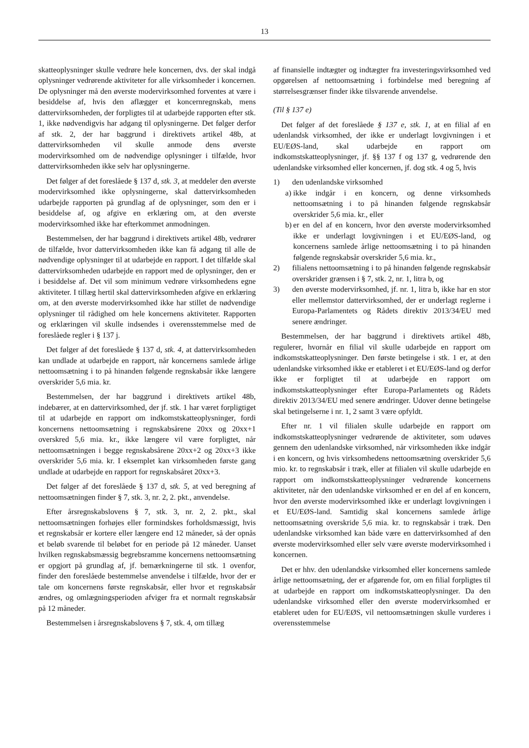13
skatteoplysninger skulle vedrøre hele koncernen, dvs. der skal indgå oplysninger vedrørende aktiviteter for alle virksomheder i koncernen. De oplysninger må den øverste modervirksomhed forventes at være i besiddelse af, hvis den aflægger et koncernregnskab, mens dattervirksomheden, der forpligtes til at udarbejde rapporten efter stk. 1, ikke nødvendigvis har adgang til oplysningerne. Det følger derfor af stk. 2, der har baggrund i direktivets artikel 48b, at dattervirksomheden vil skulle anmode dens øverste modervirksomhed om de nødvendige oplysninger i tilfælde, hvor dattervirksomheden ikke selv har oplysningerne.
Det følger af det foreslåede § 137 d, stk. 3, at meddeler den øverste modervirksomhed ikke oplysningerne, skal dattervirksomheden udarbejde rapporten på grundlag af de oplysninger, som den er i besiddelse af, og afgive en erklæring om, at den øverste modervirksomhed ikke har efterkommet anmodningen.
Bestemmelsen, der har baggrund i direktivets artikel 48b, vedrører de tilfælde, hvor dattervirksomheden ikke kan få adgang til alle de nødvendige oplysninger til at udarbejde en rapport. I det tilfælde skal dattervirksomheden udarbejde en rapport med de oplysninger, den er i besiddelse af. Det vil som minimum vedrøre virksomhedens egne aktiviteter. I tillæg hertil skal dattervirksomheden afgive en erklæring om, at den øverste modervirksomhed ikke har stillet de nødvendige oplysninger til rådighed om hele koncernens aktiviteter. Rapporten og erklæringen vil skulle indsendes i overensstemmelse med de foreslåede regler i § 137 j.
Det følger af det foreslåede § 137 d, stk. 4, at dattervirksomheden kan undlade at udarbejde en rapport, når koncernens samlede årlige nettoomsætning i to på hinanden følgende regnskabsår ikke længere overskrider 5,6 mia. kr.
Bestemmelsen, der har baggrund i direktivets artikel 48b, indebærer, at en dattervirksomhed, der jf. stk. 1 har været forpligtiget til at udarbejde en rapport om indkomstskatteoplysninger, fordi koncernens nettoomsætning i regnskabsårene 20xx og 20xx+1 overskred 5,6 mia. kr., ikke længere vil være forpligtet, når nettoomsætningen i begge regnskabsårene 20xx+2 og 20xx+3 ikke overskrider 5,6 mia. kr. I eksemplet kan virksomheden første gang undlade at udarbejde en rapport for regnskabsåret 20xx+3.
Det følger af det foreslåede § 137 d, stk. 5, at ved beregning af nettoomsætningen finder § 7, stk. 3, nr. 2, 2. pkt., anvendelse.
Efter årsregnskabslovens § 7, stk. 3, nr. 2, 2. pkt., skal nettoomsætningen forhøjes eller formindskes forholdsmæssigt, hvis et regnskabsår er kortere eller længere end 12 måneder, så der opnås et beløb svarende til beløbet for en periode på 12 måneder. Uanset hvilken regnskabsmæssig begrebsramme koncernens nettoomsætning er opgjort på grundlag af, jf. bemærkningerne til stk. 1 ovenfor, finder den foreslåede bestemmelse anvendelse i tilfælde, hvor der er tale om koncernens første regnskabsår, eller hvor et regnskabsår ændres, og omlægningsperioden afviger fra et normalt regnskabsår på 12 måneder.
Bestemmelsen i årsregnskabslovens § 7, stk. 4, om tillæg
af finansielle indtægter og indtægter fra investeringsvirksomhed ved opgørelsen af nettoomsætning i forbindelse med beregning af størrelsesgrænser finder ikke tilsvarende anvendelse.
(Til § 137 e)
Det følger af det foreslåede § 137 e, stk. 1, at en filial af en udenlandsk virksomhed, der ikke er underlagt lovgivningen i et EU/EØS-land, skal udarbejde en rapport om indkomstskatteoplysninger, jf. §§ 137 f og 137 g, vedrørende den udenlandske virksomhed eller koncernen, jf. dog stk. 4 og 5, hvis
1) den udenlandske virksomhed
a) ikke indgår i en koncern, og denne virksomheds nettoomsætning i to på hinanden følgende regnskabsår overskrider 5,6 mia. kr., eller
b) er en del af en koncern, hvor den øverste modervirksomhed ikke er underlagt lovgivningen i et EU/EØS-land, og koncernens samlede årlige nettoomsætning i to på hinanden følgende regnskabsår overskrider 5,6 mia. kr.,
2) filialens nettoomsætning i to på hinanden følgende regnskabsår overskrider grænsen i § 7, stk. 2, nr. 1, litra b, og
3) den øverste modervirksomhed, jf. nr. 1, litra b, ikke har en stor eller mellemstor dattervirksomhed, der er underlagt reglerne i Europa-Parlamentets og Rådets direktiv 2013/34/EU med senere ændringer.
Bestemmelsen, der har baggrund i direktivets artikel 48b, regulerer, hvornår en filial vil skulle udarbejde en rapport om indkomstskatteoplysninger. Den første betingelse i stk. 1 er, at den udenlandske virksomhed ikke er etableret i et EU/EØS-land og derfor ikke er forpligtet til at udarbejde en rapport om indkomstskatteoplysninger efter Europa-Parlamentets og Rådets direktiv 2013/34/EU med senere ændringer. Udover denne betingelse skal betingelserne i nr. 1, 2 samt 3 være opfyldt.
Efter nr. 1 vil filialen skulle udarbejde en rapport om indkomstskatteoplysninger vedrørende de aktiviteter, som udøves gennem den udenlandske virksomhed, når virksomheden ikke indgår i en koncern, og hvis virksomhedens nettoomsætning overskrider 5,6 mio. kr. to regnskabsår i træk, eller at filialen vil skulle udarbejde en rapport om indkomstskatteoplysninger vedrørende koncernens aktiviteter, når den udenlandske virksomhed er en del af en koncern, hvor den øverste modervirksomhed ikke er underlagt lovgivningen i et EU/EØS-land. Samtidig skal koncernens samlede årlige nettoomsætning overskride 5,6 mia. kr. to regnskabsår i træk. Den udenlandske virksomhed kan både være en dattervirksomhed af den øverste modervirksomhed eller selv være øverste modervirksomhed i koncernen.
Det er hhv. den udenlandske virksomhed eller koncernens samlede årlige nettoomsætning, der er afgørende for, om en filial forpligtes til at udarbejde en rapport om indkomstskatteoplysninger. Da den udenlandske virksomhed eller den øverste modervirksomhed er etableret uden for EU/EØS, vil nettoomsætningen skulle vurderes i overensstemmelse